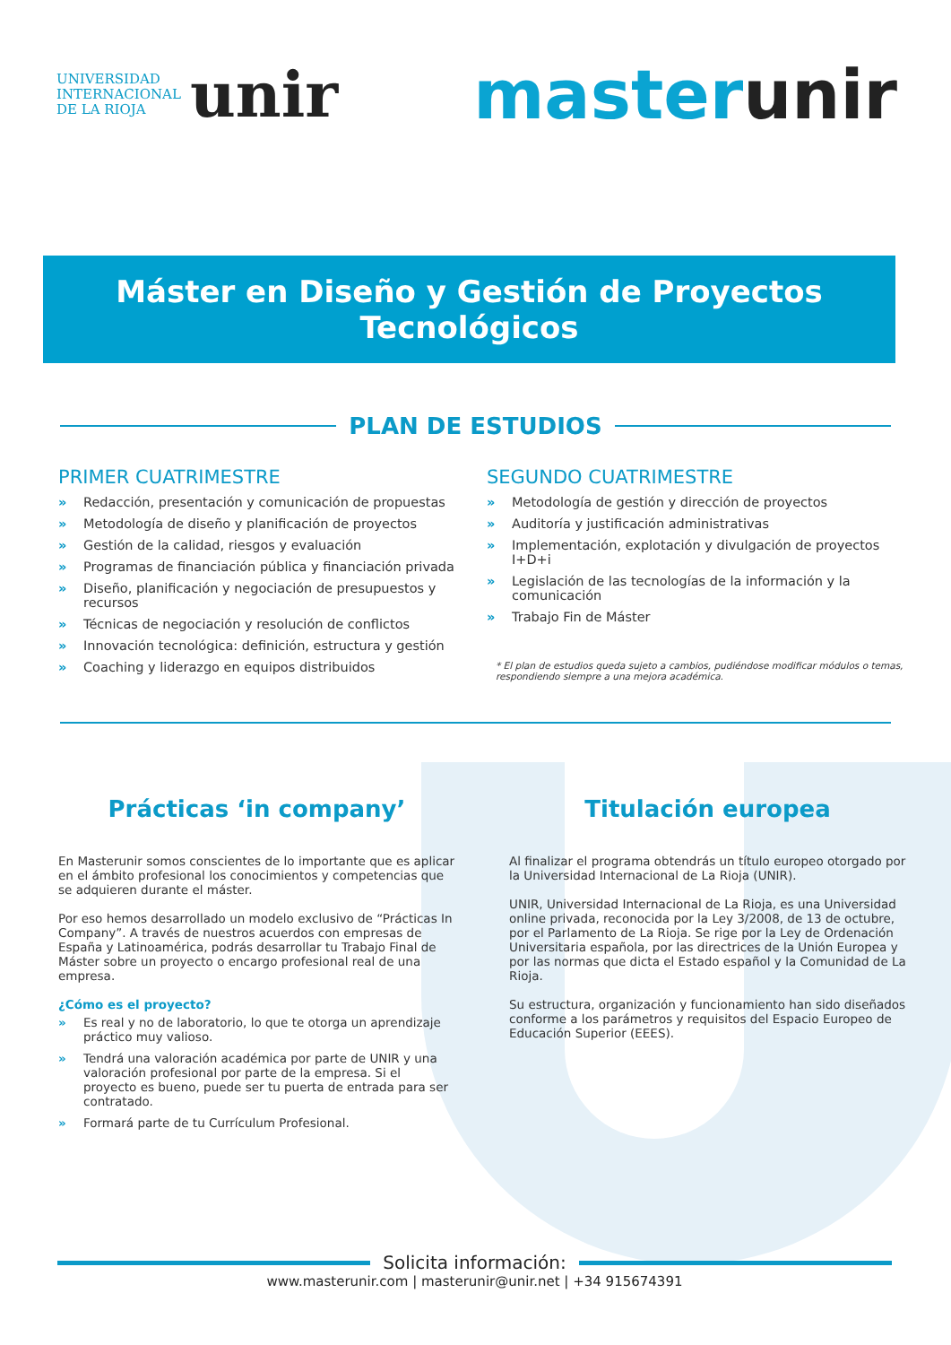UNIVERSIDAD
INTERNACIONAL
DE LA RIOJA unir
masterunir
Máster en Diseño y Gestión de Proyectos Tecnológicos
PLAN DE ESTUDIOS
PRIMER CUATRIMESTRE
» Redacción, presentación y comunicación de propuestas
» Metodología de diseño y planificación de proyectos
» Gestión de la calidad, riesgos y evaluación
» Programas de financiación pública y financiación privada
» Diseño, planificación y negociación de presupuestos y recursos
» Técnicas de negociación y resolución de conflictos
» Innovación tecnológica: definición, estructura y gestión
» Coaching y liderazgo en equipos distribuidos
SEGUNDO CUATRIMESTRE
» Metodología de gestión y dirección de proyectos
» Auditoría y justificación administrativas
» Implementación, explotación y divulgación de proyectos I+D+i
» Legislación de las tecnologías de la información y la comunicación
» Trabajo Fin de Máster
* El plan de estudios queda sujeto a cambios, pudiéndose modificar módulos o temas, respondiendo siempre a una mejora académica.
Prácticas ‘in company’
En Masterunir somos conscientes de lo importante que es aplicar en el ámbito profesional los conocimientos y competencias que se adquieren durante el máster.
Por eso hemos desarrollado un modelo exclusivo de “Prácticas In Company”. A través de nuestros acuerdos con empresas de España y Latinoamérica, podrás desarrollar tu Trabajo Final de Máster sobre un proyecto o encargo profesional real de una empresa.
¿Cómo es el proyecto?
» Es real y no de laboratorio, lo que te otorga un aprendizaje práctico muy valioso.
» Tendrá una valoración académica por parte de UNIR y una valoración profesional por parte de la empresa. Si el proyecto es bueno, puede ser tu puerta de entrada para ser contratado.
» Formará parte de tu Currículum Profesional.
Titulación europea
Al finalizar el programa obtendrás un título europeo otorgado por la Universidad Internacional de La Rioja (UNIR).
UNIR, Universidad Internacional de La Rioja, es una Universidad online privada, reconocida por la Ley 3/2008, de 13 de octubre, por el Parlamento de La Rioja. Se rige por la Ley de Ordenación Universitaria española, por las directrices de la Unión Europea y por las normas que dicta el Estado español y la Comunidad de La Rioja.
Su estructura, organización y funcionamiento han sido diseñados conforme a los parámetros y requisitos del Espacio Europeo de Educación Superior (EEES).
Solicita información:
www.masterunir.com | masterunir@unir.net | +34 915674391